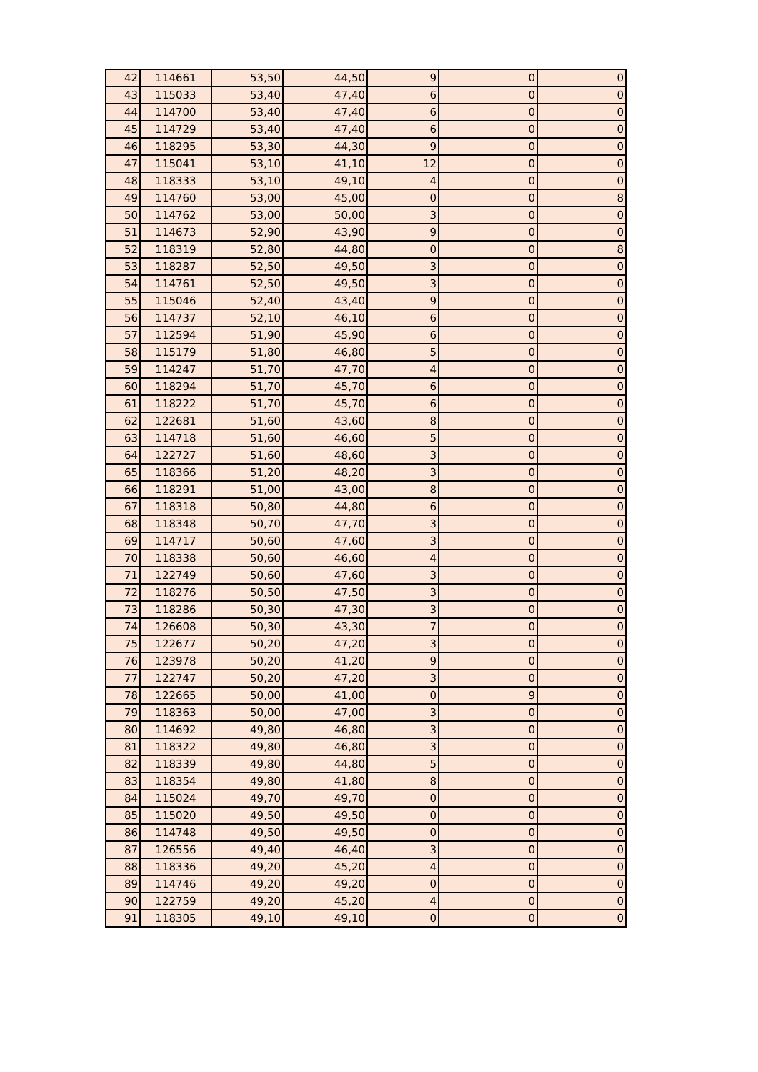| 42 | 114661 | 53,50 | 44,50 | 9 | 0 | 0 |
| 43 | 115033 | 53,40 | 47,40 | 6 | 0 | 0 |
| 44 | 114700 | 53,40 | 47,40 | 6 | 0 | 0 |
| 45 | 114729 | 53,40 | 47,40 | 6 | 0 | 0 |
| 46 | 118295 | 53,30 | 44,30 | 9 | 0 | 0 |
| 47 | 115041 | 53,10 | 41,10 | 12 | 0 | 0 |
| 48 | 118333 | 53,10 | 49,10 | 4 | 0 | 0 |
| 49 | 114760 | 53,00 | 45,00 | 0 | 0 | 8 |
| 50 | 114762 | 53,00 | 50,00 | 3 | 0 | 0 |
| 51 | 114673 | 52,90 | 43,90 | 9 | 0 | 0 |
| 52 | 118319 | 52,80 | 44,80 | 0 | 0 | 8 |
| 53 | 118287 | 52,50 | 49,50 | 3 | 0 | 0 |
| 54 | 114761 | 52,50 | 49,50 | 3 | 0 | 0 |
| 55 | 115046 | 52,40 | 43,40 | 9 | 0 | 0 |
| 56 | 114737 | 52,10 | 46,10 | 6 | 0 | 0 |
| 57 | 112594 | 51,90 | 45,90 | 6 | 0 | 0 |
| 58 | 115179 | 51,80 | 46,80 | 5 | 0 | 0 |
| 59 | 114247 | 51,70 | 47,70 | 4 | 0 | 0 |
| 60 | 118294 | 51,70 | 45,70 | 6 | 0 | 0 |
| 61 | 118222 | 51,70 | 45,70 | 6 | 0 | 0 |
| 62 | 122681 | 51,60 | 43,60 | 8 | 0 | 0 |
| 63 | 114718 | 51,60 | 46,60 | 5 | 0 | 0 |
| 64 | 122727 | 51,60 | 48,60 | 3 | 0 | 0 |
| 65 | 118366 | 51,20 | 48,20 | 3 | 0 | 0 |
| 66 | 118291 | 51,00 | 43,00 | 8 | 0 | 0 |
| 67 | 118318 | 50,80 | 44,80 | 6 | 0 | 0 |
| 68 | 118348 | 50,70 | 47,70 | 3 | 0 | 0 |
| 69 | 114717 | 50,60 | 47,60 | 3 | 0 | 0 |
| 70 | 118338 | 50,60 | 46,60 | 4 | 0 | 0 |
| 71 | 122749 | 50,60 | 47,60 | 3 | 0 | 0 |
| 72 | 118276 | 50,50 | 47,50 | 3 | 0 | 0 |
| 73 | 118286 | 50,30 | 47,30 | 3 | 0 | 0 |
| 74 | 126608 | 50,30 | 43,30 | 7 | 0 | 0 |
| 75 | 122677 | 50,20 | 47,20 | 3 | 0 | 0 |
| 76 | 123978 | 50,20 | 41,20 | 9 | 0 | 0 |
| 77 | 122747 | 50,20 | 47,20 | 3 | 0 | 0 |
| 78 | 122665 | 50,00 | 41,00 | 0 | 9 | 0 |
| 79 | 118363 | 50,00 | 47,00 | 3 | 0 | 0 |
| 80 | 114692 | 49,80 | 46,80 | 3 | 0 | 0 |
| 81 | 118322 | 49,80 | 46,80 | 3 | 0 | 0 |
| 82 | 118339 | 49,80 | 44,80 | 5 | 0 | 0 |
| 83 | 118354 | 49,80 | 41,80 | 8 | 0 | 0 |
| 84 | 115024 | 49,70 | 49,70 | 0 | 0 | 0 |
| 85 | 115020 | 49,50 | 49,50 | 0 | 0 | 0 |
| 86 | 114748 | 49,50 | 49,50 | 0 | 0 | 0 |
| 87 | 126556 | 49,40 | 46,40 | 3 | 0 | 0 |
| 88 | 118336 | 49,20 | 45,20 | 4 | 0 | 0 |
| 89 | 114746 | 49,20 | 49,20 | 0 | 0 | 0 |
| 90 | 122759 | 49,20 | 45,20 | 4 | 0 | 0 |
| 91 | 118305 | 49,10 | 49,10 | 0 | 0 | 0 |